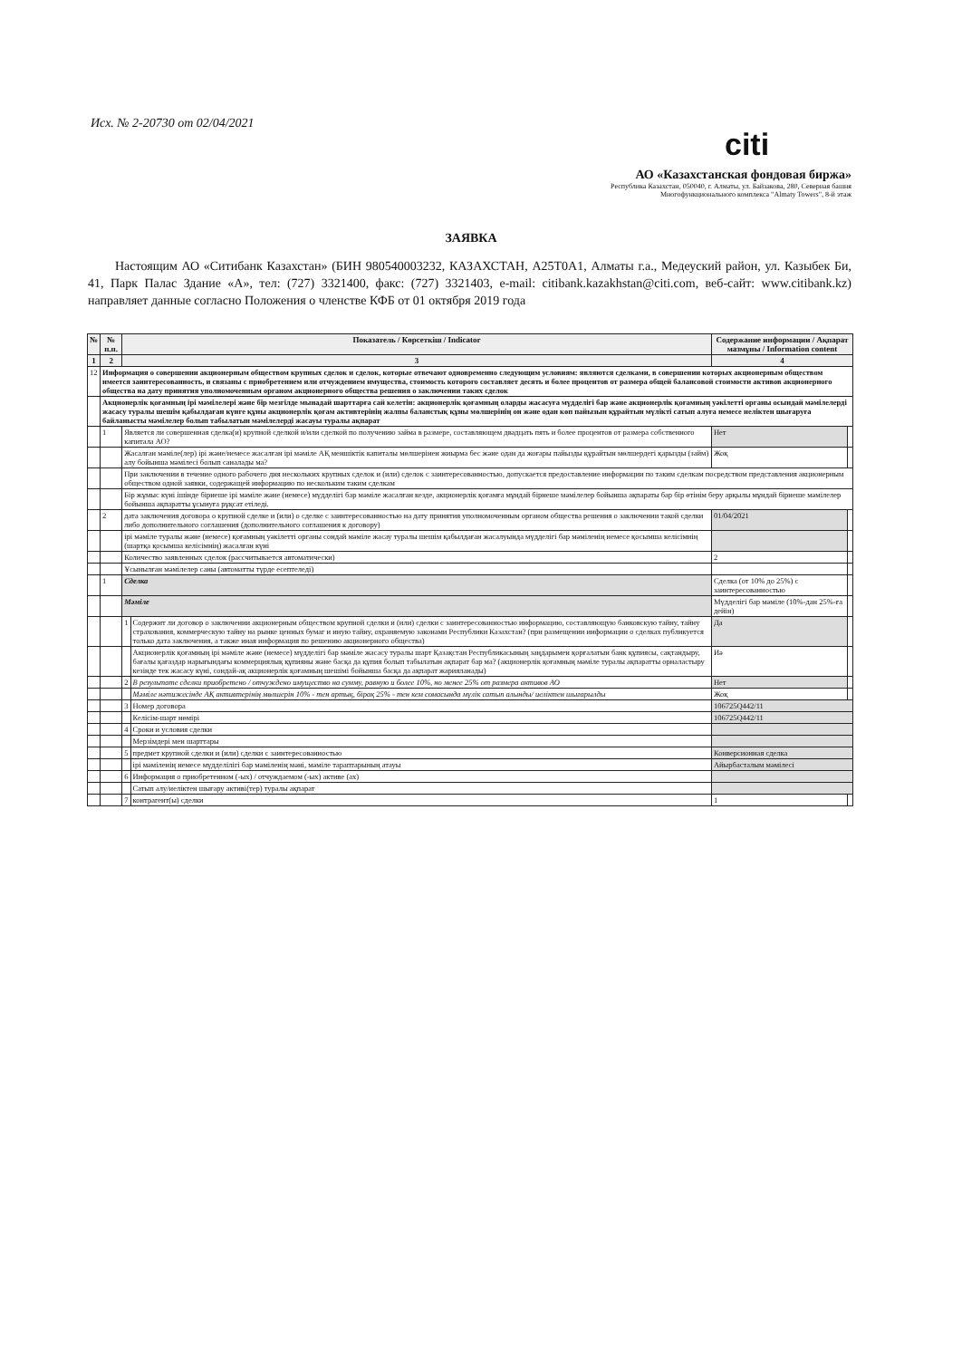Исх. № 2-20730 от 02/04/2021
citi
АО «Казахстанская фондовая биржа»
Республика Казахстан, 050040, г. Алматы, ул. Байзакова, 280, Северная башня
Многофункционального комплекса "Almaty Towers", 8-й этаж
ЗАЯВКА
Настоящим АО «Ситибанк Казахстан» (БИН 980540003232, КАЗАХСТАН, A25T0A1, Алматы г.а., Медеуский район, ул. Казыбек Би, 41, Парк Палас Здание «А», тел: (727) 3321400, факс: (727) 3321403, e-mail: citibank.kazakhstan@citi.com, веб-сайт: www.citibank.kz) направляет данные согласно Положения о членстве КФБ от 01 октября 2019 года
| № | № п.п. | Показатель / Көрсеткіш / Indicator | | Содержание информации / Ақпарат мазмұны / Information content | |
| --- | --- | --- | --- | --- | --- |
| 1 | 2 | 3 | | 4 | |
| 12 | Информация о совершении акционерным обществом крупных сделок и сделок, которые отвечают одновременно следующим условиям: являются сделками, в совершении которых акционерным обществом имеется заинтересованность, и связаны с приобретением или отчуждением имущества, стоимость которого составляет десять и более процентов от размера общей балансовой стоимости активов акционерного общества на дату принятия уполномоченным органом акционерного общества решения о заключении таких сделок | | | | |
| | Акционерлік қоғамның ірі мәмілелері және бір мезгілде мынадай шарттарға сай келетін: акционерлік қоғамның оларды жасасуға мүдделігі бар және акционерлік қоғамның уәкілетті органы осындай мәмілелерді жасасу туралы шешім қабылдаған күнге құны акционерлік қоғам активтерінің жалпы баланстық құны мөлшерінің он және одан көп пайызын құрайтын мүлікті сатып алуға немесе иеліктен шығаруға байланысты мәмілелер болып табылатын мәмілелерді жасауы туралы ақпарат | | | | |
| | 1 | Является ли совершенная сделка(и) крупной сделкой и/или сделкой по получению займа в размере, составляющем двадцать пять и более процентов от размера собственного капитала АО? | | Нет | |
| | | Жасалған мәміле(лер) ірі және/немесе жасалған ірі мәміле АҚ меншіктік капиталы мөлшерінен жиырма бес және одан да жоғары пайызды құрайтын мөлшердегі қарызды (займ) алу бойынша мәмілесі болып саналады ма? | | Жоқ | |
| | | При заключении в течение одного рабочего дня нескольких крупных сделок и (или) сделок с заинтересованностью, допускается предоставление информации по таким сделкам посредством представления акционерным обществом одной заявки, содержащей информацию по нескольким таким сделкам | | | |
| | | Бір жұмыс күні ішінде бірнеше ірі мәміле және (немесе) мүдделігі бар мәміле жасалған кезде, акционерлік қоғамға мұндай бірнеше мәмілелер бойынша ақпараты бар бір өтінім беру арқылы мұндай бірнеше мәмілелер бойынша ақпаратты ұсынуға рұқсат етіледі. | | | |
| | 2 | дата заключения договора о крупной сделке и (или) о сделке с заинтересованностью на дату принятия уполномоченным органом общества решения о заключении такой сделки либо дополнительного соглашения (дополнительного соглашения к договору) | | 01/04/2021 | |
| | | ірі мәміле туралы және (немесе) қоғамның уәкілетті органы сондай мәміле жасау туралы шешім қабылдаған жасалуында мүдделігі бар мәміленің немесе қосымша келісімнің (шартқа қосымша келісімнің) жасалған күні | | | |
| | | Количество заявленных сделок (рассчитывается автоматически) | | 2 | |
| | | Ұсынылған мәмілелер саны (автоматты түрде есептеледі) | | | |
| | 1 | Сделка | | Сделка (от 10% до 25%) с заинтересованностью | |
| | | Мәміле | | Мүдделігі бар мәміле (10%-дан 25%-ға дейін) | |
| | | 1 | Содержит ли договор о заключении акционерным обществом крупной сделки и (или) сделки с заинтересованностью информацию, составляющую банковскую тайну, тайну страхования, коммерческую тайну на рынке ценных бумаг и иную тайну, охраняемую законами Республики Казахстан? (при размещении информации о сделках публикуется только дата заключения, а также иная информация по решению акционерного общества) | Да | |
| | | | Акционерлік қоғамның ірі мәміле және (немесе) мүдделігі бар мәміле жасасу туралы шарт Қазақстан Республикасының заңдарымен қорғалатын банк құпиясы, сақтандыру, бағалы қағаздар нарығындағы коммерциялық құпияны және басқа да құпия болып табылатын ақпарат бар ма? (акционерлік қоғамның мәміле туралы ақпаратты орналастыру кезінде тек жасасу күні, сондай-ақ акционерлік қоғамның шешімі бойынша басқа да ақпарат жарияланады) | Иә | |
| | | 2 | В результате сделки приобретено / отчуждено имущество на сумму, равную и более 10%, но менее 25% от размера активов АО | Нет | |
| | | | Мәміле нәтижесінде АҚ активтерінің мөлшерін 10% - тен артық, бірақ 25% - тен кем сомасында мүлік сатып алынды/ иеліктен шығарылды | Жоқ | |
| | | 3 | Номер договора | 106725Q442/11 | |
| | | | Келісім-шарт нөмірі | 106725Q442/11 | |
| | | 4 | Сроки и условия сделки | | |
| | | | Мерзімдері мен шарттары | | |
| | | 5 | предмет крупной сделки и (или) сделки с заинтересованностью | Конверсионная сделка | |
| | | | ірі мәміленің немесе мүдделілігі бар мәміленің мәні, мәміле тараптарының атауы | Айырбасталым мәмілесі | |
| | | 6 | Информация о приобретенном (-ых) / отчуждаемом (-ых) активе (ах) | | |
| | | | Сатып алу/иеліктен шығару активі(тер) туралы ақпарат | | |
| | | 7 | контрагент(ы) сделки | 1 | |